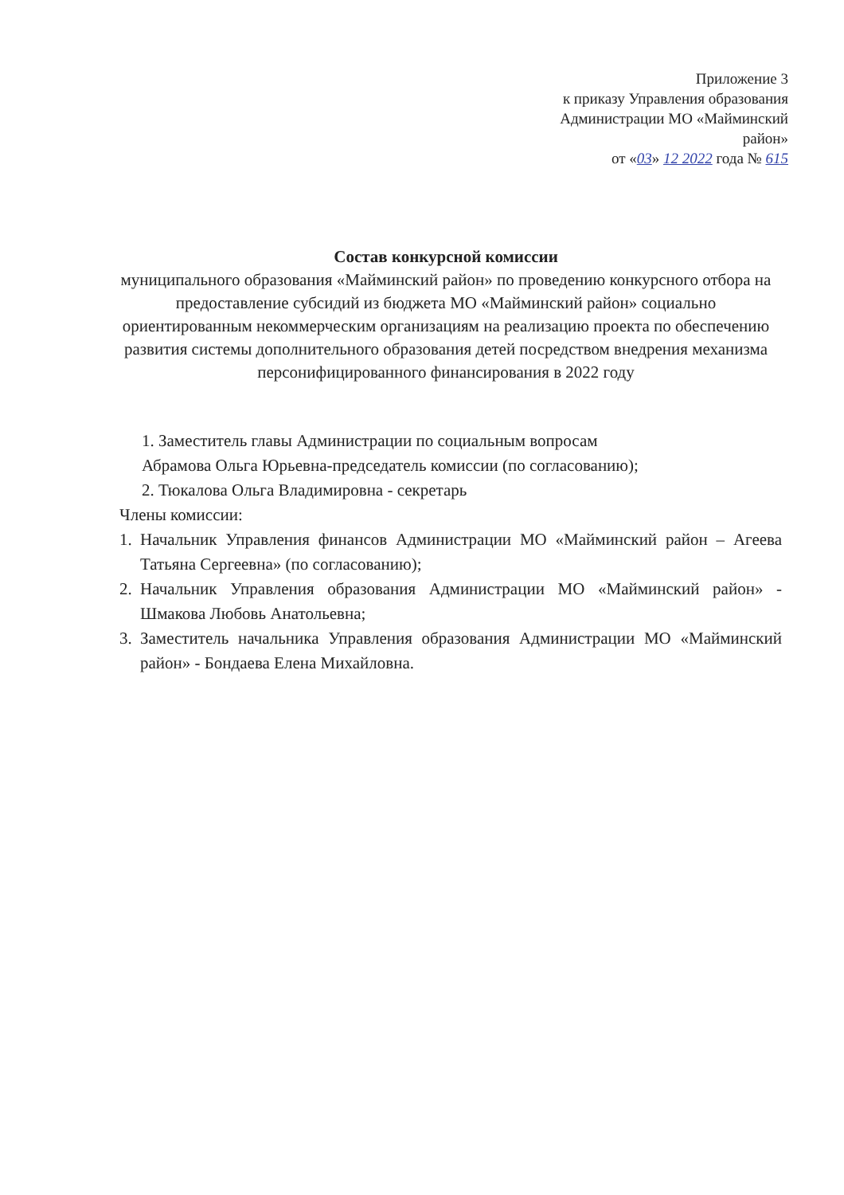Приложение 3
к приказу Управления образования
Администрации МО «Майминский
район»
от «03» 12 2022 года № 615
Состав конкурсной комиссии
муниципального образования «Майминский район» по проведению конкурсного отбора на предоставление субсидий из бюджета МО «Майминский район» социально ориентированным некоммерческим организациям на реализацию проекта по обеспечению развития системы дополнительного образования детей посредством внедрения механизма персонифицированного финансирования в 2022 году
1. Заместитель главы Администрации по социальным вопросам
Абрамова Ольга Юрьевна-председатель комиссии (по согласованию);
2. Тюкалова Ольга Владимировна - секретарь
Члены комиссии:
1. Начальник Управления финансов Администрации МО «Майминский район – Агеева Татьяна Сергеевна» (по согласованию);
2. Начальник Управления образования Администрации МО «Майминский район» - Шмакова Любовь Анатольевна;
3. Заместитель начальника Управления образования Администрации МО «Майминский район» - Бондаева Елена Михайловна.